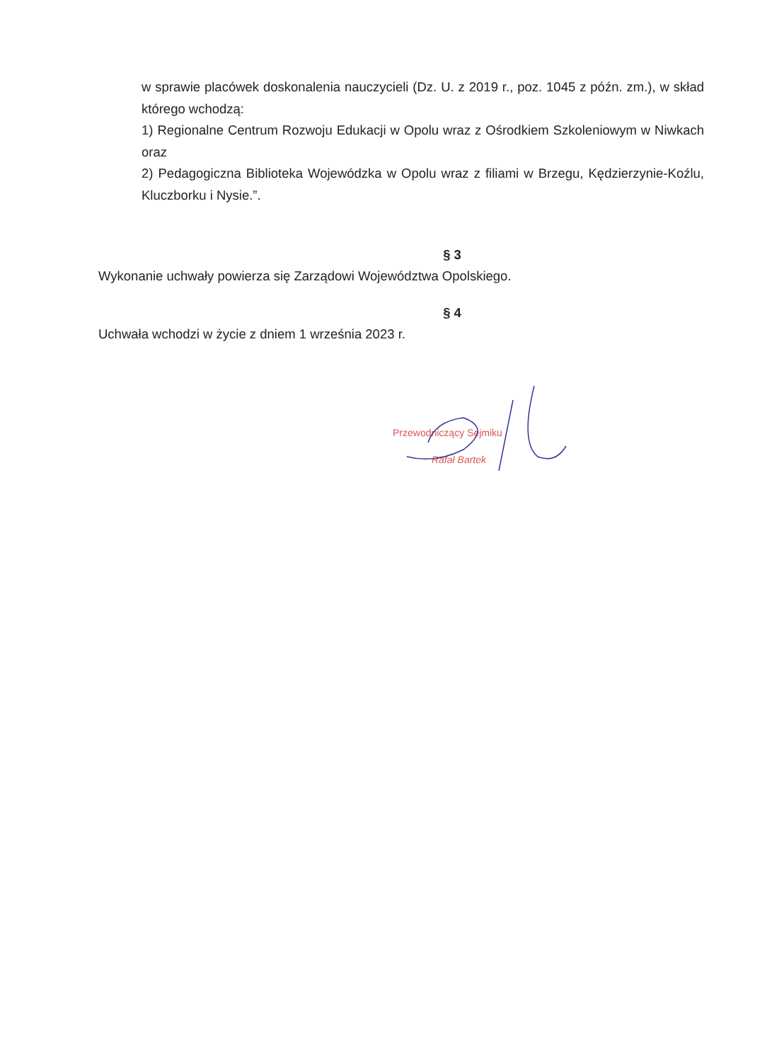w sprawie placówek doskonalenia nauczycieli (Dz. U. z 2019 r., poz. 1045 z późn. zm.), w skład którego wchodzą:
1) Regionalne Centrum Rozwoju Edukacji w Opolu wraz z Ośrodkiem Szkoleniowym w Niwkach oraz
2) Pedagogiczna Biblioteka Wojewódzka w Opolu wraz z filiami w Brzegu, Kędzierzynie-Koźlu, Kluczborku i Nysie.”.
§ 3
Wykonanie uchwały powierza się Zarządowi Województwa Opolskiego.
§ 4
Uchwała wchodzi w życie z dniem 1 września 2023 r.
Przewodniczący Sejmiku
Rafał Bartek